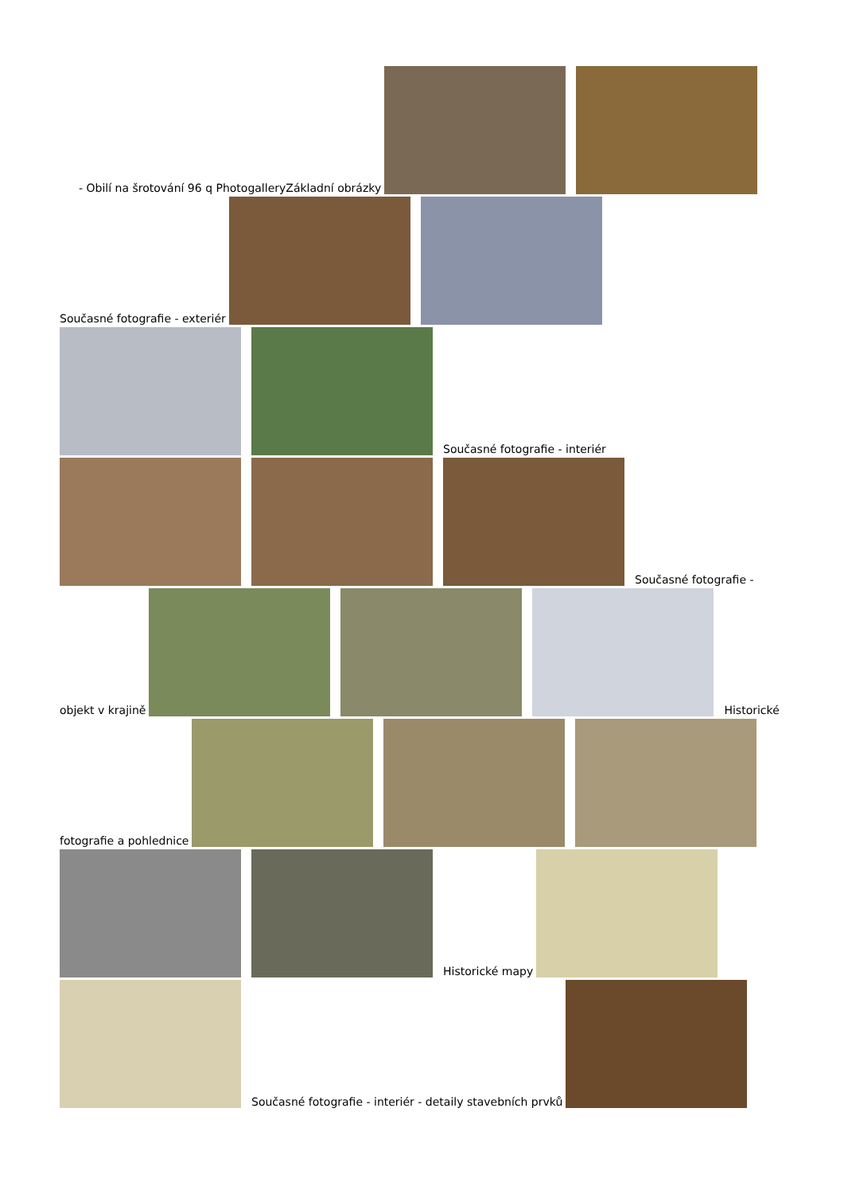- Obilí na šrotování 96 q PhotogalleryZákladní obrázky
Současné fotografie - exteriér
Současné fotografie - interiér
Současné fotografie -
objekt v krajině
Historické
fotografie a pohlednice
Historické mapy
Současné fotografie - interiér - detaily stavebních prvků